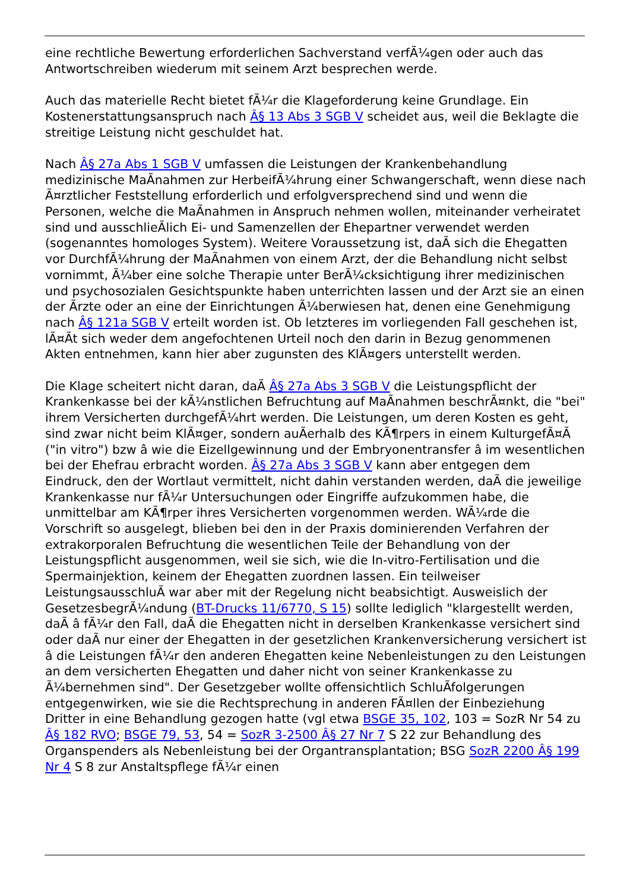eine rechtliche Bewertung erforderlichen Sachverstand verfÃ¼gen oder auch das Antwortschreiben wiederum mit seinem Arzt besprechen werde.
Auch das materielle Recht bietet fÃ¼r die Klageforderung keine Grundlage. Ein Kostenerstattungsanspruch nach Â§ 13 Abs 3 SGB V scheidet aus, weil die Beklagte die streitige Leistung nicht geschuldet hat.
Nach Â§ 27a Abs 1 SGB V umfassen die Leistungen der Krankenbehandlung medizinische MaÃnahmen zur HerbeifÃ¼hrung einer Schwangerschaft, wenn diese nach Ã¤rztlicher Feststellung erforderlich und erfolgversprechend sind und wenn die Personen, welche die MaÃnahmen in Anspruch nehmen wollen, miteinander verheiratet sind und ausschlieÃlich Ei- und Samenzellen der Ehepartner verwendet werden (sogenanntes homologes System). Weitere Voraussetzung ist, daÃ sich die Ehegatten vor DurchfÃ¼hrung der MaÃnahmen von einem Arzt, der die Behandlung nicht selbst vornimmt, Ã¼ber eine solche Therapie unter BerÃ¼cksichtigung ihrer medizinischen und psychosozialen Gesichtspunkte haben unterrichten lassen und der Arzt sie an einen der Ãrzte oder an eine der Einrichtungen Ã¼berwiesen hat, denen eine Genehmigung nach Â§ 121a SGB V erteilt worden ist. Ob letzteres im vorliegenden Fall geschehen ist, lÃ¤Ãt sich weder dem angefochtenen Urteil noch den darin in Bezug genommenen Akten entnehmen, kann hier aber zugunsten des KlÃ¤gers unterstellt werden.
Die Klage scheitert nicht daran, daÃ Â§ 27a Abs 3 SGB V die Leistungspflicht der Krankenkasse bei der kÃ¼nstlichen Befruchtung auf MaÃnahmen beschrÃ¤nkt, die "bei" ihrem Versicherten durchgefÃ¼hrt werden. Die Leistungen, um deren Kosten es geht, sind zwar nicht beim KlÃ¤ger, sondern auÃerhalb des KÃ¶rpers in einem KulturgefÃ¤Ã ("in vitro") bzw â wie die Eizellgewinnung und der Embryonentransfer â im wesentlichen bei der Ehefrau erbracht worden. Â§ 27a Abs 3 SGB V kann aber entgegen dem Eindruck, den der Wortlaut vermittelt, nicht dahin verstanden werden, daÃ die jeweilige Krankenkasse nur fÃ¼r Untersuchungen oder Eingriffe aufzukommen habe, die unmittelbar am KÃ¶rper ihres Versicherten vorgenommen werden. WÃ¼rde die Vorschrift so ausgelegt, blieben bei den in der Praxis dominierenden Verfahren der extrakorporalen Befruchtung die wesentlichen Teile der Behandlung von der Leistungspflicht ausgenommen, weil sie sich, wie die In-vitro-Fertilisation und die Spermainjektion, keinem der Ehegatten zuordnen lassen. Ein teilweiser LeistungsausschluÃ war aber mit der Regelung nicht beabsichtigt. Ausweislich der GesetzesbegrÃ¼ndung (BT-Drucks 11/6770, S 15) sollte lediglich "klargestellt werden, daÃ â fÃ¼r den Fall, daÃ die Ehegatten nicht in derselben Krankenkasse versichert sind oder daÃ nur einer der Ehegatten in der gesetzlichen Krankenversicherung versichert ist â die Leistungen fÃ¼r den anderen Ehegatten keine Nebenleistungen zu den Leistungen an dem versicherten Ehegatten und daher nicht von seiner Krankenkasse zu Ã¼bernehmen sind". Der Gesetzgeber wollte offensichtlich SchluÃfolgerungen entgegenwirken, wie sie die Rechtsprechung in anderen FÃ¤llen der Einbeziehung Dritter in eine Behandlung gezogen hatte (vgl etwa BSGE 35, 102, 103 = SozR Nr 54 zu Â§ 182 RVO; BSGE 79, 53, 54 = SozR 3-2500 Â§ 27 Nr 7 S 22 zur Behandlung des Organspenders als Nebenleistung bei der Organtransplantation; BSG SozR 2200 Â§ 199 Nr 4 S 8 zur Anstaltspflege fÃ¼r einen